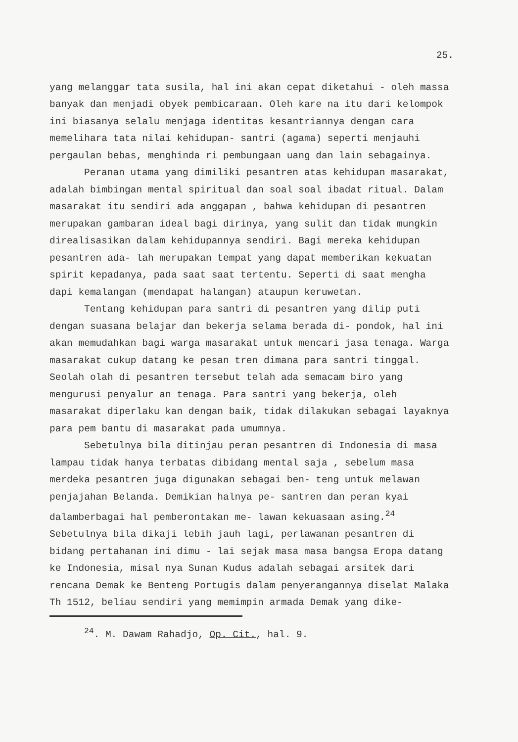25.
yang melanggar tata susila, hal ini akan cepat diketahui - oleh massa banyak dan menjadi obyek pembicaraan. Oleh kare na itu dari kelompok ini biasanya selalu menjaga identitas kesantriannya dengan cara memelihara tata nilai kehidupan- santri (agama) seperti menjauhi pergaulan bebas, menghinda ri pembungaan uang dan lain sebagainya.
Peranan utama yang dimiliki pesantren atas kehidupan masarakat, adalah bimbingan mental spiritual dan soal soal ibadat ritual. Dalam masarakat itu sendiri ada anggapan , bahwa kehidupan di pesantren merupakan gambaran ideal bagi dirinya, yang sulit dan tidak mungkin direalisasikan dalam kehidupannya sendiri. Bagi mereka kehidupan pesantren ada- lah merupakan tempat yang dapat memberikan kekuatan spirit kepadanya, pada saat saat tertentu. Seperti di saat mengha dapi kemalangan (mendapat halangan) ataupun keruwetan.
Tentang kehidupan para santri di pesantren yang dilip puti dengan suasana belajar dan bekerja selama berada di- pondok, hal ini akan memudahkan bagi warga masarakat untuk mencari jasa tenaga. Warga masarakat cukup datang ke pesan tren dimana para santri tinggal. Seolah olah di pesantren tersebut telah ada semacam biro yang mengurusi penyalur an tenaga. Para santri yang bekerja, oleh masarakat diperlaku kan dengan baik, tidak dilakukan sebagai layaknya para pem bantu di masarakat pada umumnya.
Sebetulnya bila ditinjau peran pesantren di Indonesia di masa lampau tidak hanya terbatas dibidang mental saja , sebelum masa merdeka pesantren juga digunakan sebagai ben- teng untuk melawan penjajahan Belanda. Demikian halnya pe- santren dan peran kyai dalamberbagai hal pemberontakan me- lawan kekuasaan asing.<sup>24</sup> Sebetulnya bila dikaji lebih jauh lagi, perlawanan pesantren di bidang pertahanan ini dimu - lai sejak masa masa bangsa Eropa datang ke Indonesia, misal nya Sunan Kudus adalah sebagai arsitek dari rencana Demak ke Benteng Portugis dalam penyerangannya diselat Malaka Th 1512, beliau sendiri yang memimpin armada Demak yang dike-
<sup>24</sup>. M. Dawam Rahadjo, Op. Cit., hal. 9.